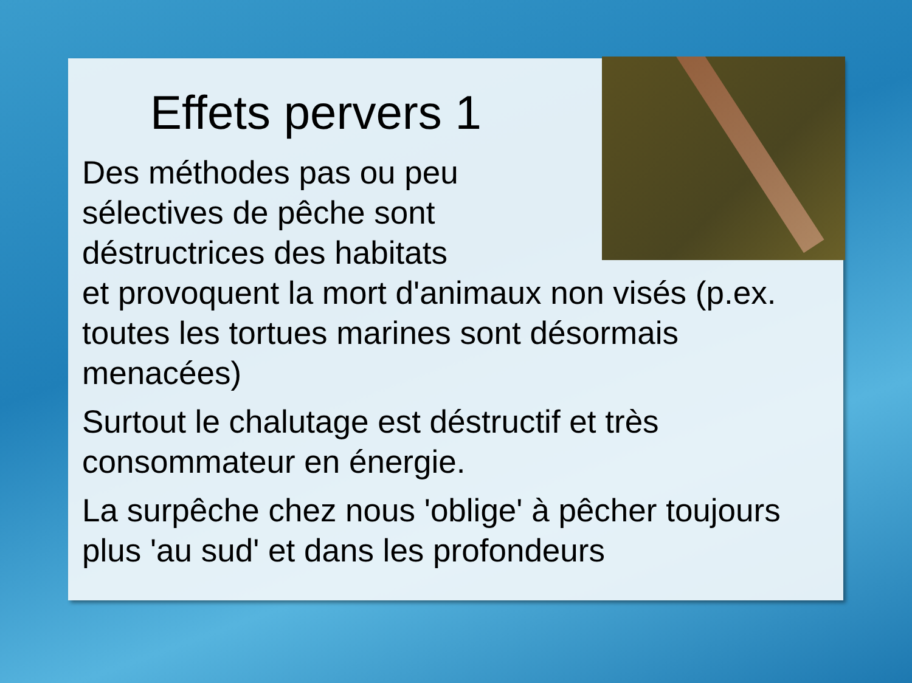Effets pervers 1
Des méthodes pas ou peu
sélectives de pêche sont
déstructrices des habitats
et provoquent la mort d'animaux non visés (p.ex. toutes les tortues marines sont désormais menacées)
Surtout le chalutage est déstructif et très consommateur en énergie.
La surpêche chez nous 'oblige' à pêcher toujours plus 'au sud' et dans les profondeurs